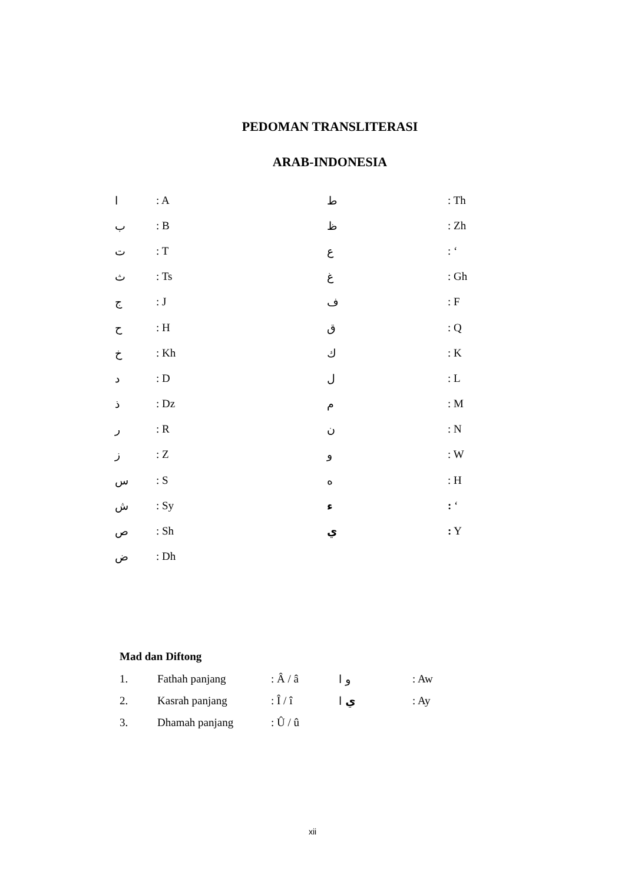PEDOMAN TRANSLITERASI
ARAB-INDONESIA
| ا | : A | ط | : Th |
| ب | : B | ظ | : Zh |
| ت | : T | ع | : ‘ |
| ث | : Ts | غ | : Gh |
| ج | : J | ف | : F |
| ح | : H | ق | : Q |
| خ | : Kh | ك | : K |
| د | : D | ل | : L |
| ذ | : Dz | م | : M |
| ر | : R | ن | : N |
| ز | : Z | و | : W |
| س | : S | ه | : H |
| ش | : Sy | ء | : ‘ |
| ص | : Sh | ي | : Y |
| ض | : Dh | | |
Mad dan Diftong
| 1. | Fathah panjang | : Â / â | و ا | : Aw |
| 2. | Kasrah panjang | : Î / î | ي ا | : Ay |
| 3. | Dhamah panjang | : Û / û | | |
xii